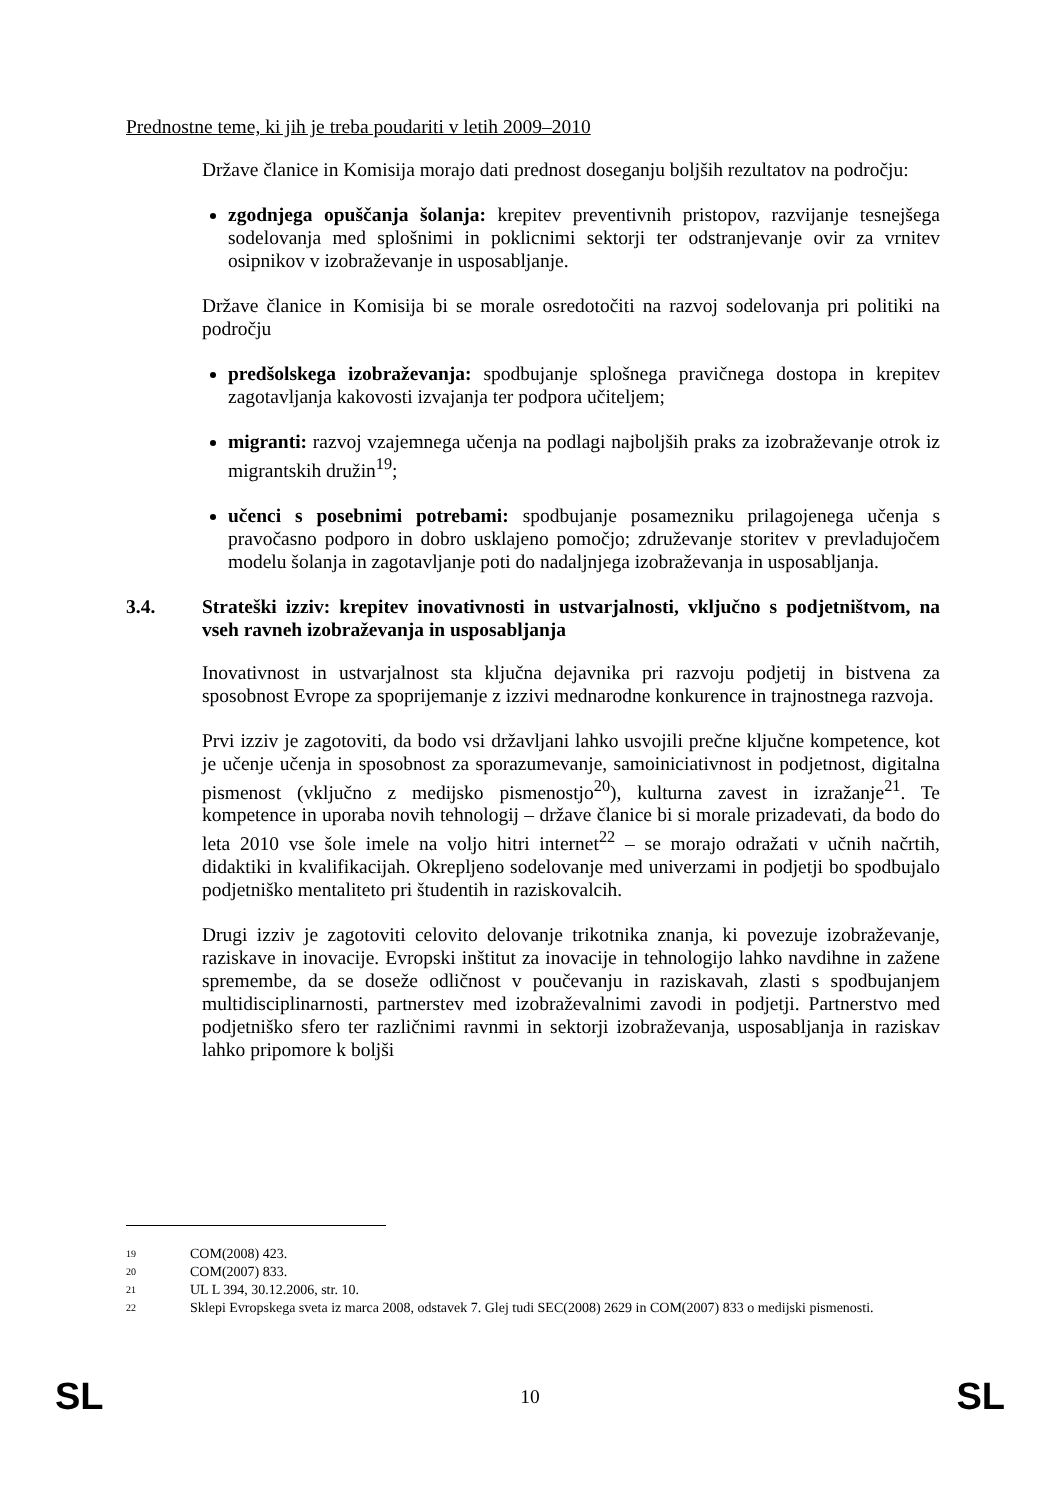Prednostne teme, ki jih je treba poudariti v letih 2009–2010
Države članice in Komisija morajo dati prednost doseganju boljših rezultatov na področju:
zgodnjega opuščanja šolanja: krepitev preventivnih pristopov, razvijanje tesnejšega sodelovanja med splošnimi in poklicnimi sektorji ter odstranjevanje ovir za vrnitev osipnikov v izobraževanje in usposabljanje.
Države članice in Komisija bi se morale osredotočiti na razvoj sodelovanja pri politiki na področju
predšolskega izobraževanja: spodbujanje splošnega pravičnega dostopa in krepitev zagotavljanja kakovosti izvajanja ter podpora učiteljem;
migranti: razvoj vzajemnega učenja na podlagi najboljših praks za izobraževanje otrok iz migrantskih družin<sup>19</sup>;
učenci s posebnimi potrebami: spodbujanje posamezniku prilagojenega učenja s pravočasno podporo in dobro usklajeno pomočjo; združevanje storitev v prevladujočem modelu šolanja in zagotavljanje poti do nadaljnjega izobraževanja in usposabljanja.
3.4. Strateški izziv: krepitev inovativnosti in ustvarjalnosti, vključno s podjetništvom, na vseh ravneh izobraževanja in usposabljanja
Inovativnost in ustvarjalnost sta ključna dejavnika pri razvoju podjetij in bistvena za sposobnost Evrope za spoprijemanje z izzivi mednarodne konkurence in trajnostnega razvoja.
Prvi izziv je zagotoviti, da bodo vsi državljani lahko usvojili prečne ključne kompetence, kot je učenje učenja in sposobnost za sporazumevanje, samoiniciativnost in podjetnost, digitalna pismenost (vključno z medijsko pismenostjo<sup>20</sup>), kulturna zavest in izražanje<sup>21</sup>. Te kompetence in uporaba novih tehnologij – države članice bi si morale prizadevati, da bodo do leta 2010 vse šole imele na voljo hitri internet<sup>22</sup> – se morajo odražati v učnih načrtih, didaktiki in kvalifikacijah. Okrepljeno sodelovanje med univerzami in podjetji bo spodbujalo podjetniško mentaliteto pri študentih in raziskovalcih.
Drugi izziv je zagotoviti celovito delovanje trikotnika znanja, ki povezuje izobraževanje, raziskave in inovacije. Evropski inštitut za inovacije in tehnologijo lahko navdihne in zažene spremembe, da se doseže odličnost v poučevanju in raziskavah, zlasti s spodbujanjem multidisciplinarnosti, partnerstev med izobraževalnimi zavodi in podjetji. Partnerstvo med podjetniško sfero ter različnimi ravnmi in sektorji izobraževanja, usposabljanja in raziskav lahko pripomore k boljši
19 COM(2008) 423.
20 COM(2007) 833.
21 UL L 394, 30.12.2006, str. 10.
22 Sklepi Evropskega sveta iz marca 2008, odstavek 7. Glej tudi SEC(2008) 2629 in COM(2007) 833 o medijski pismenosti.
SL 10 SL